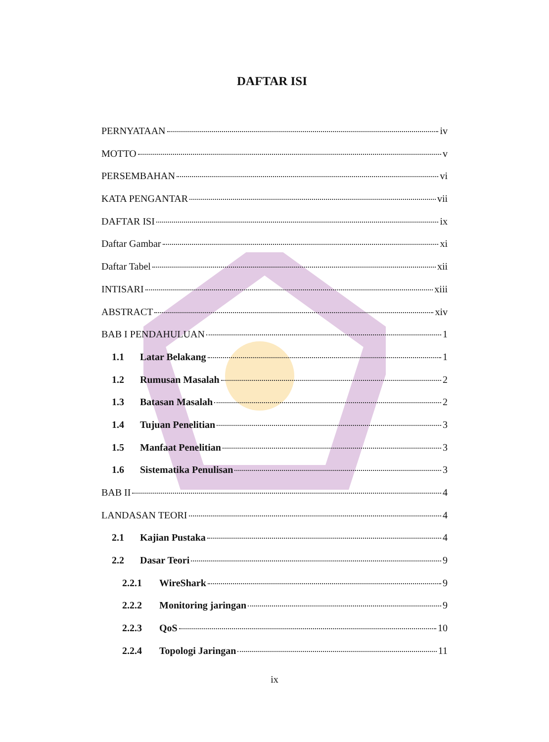DAFTAR ISI
PERNYATAAN iv
MOTTO v
PERSEMBAHAN vi
KATA PENGANTAR vii
DAFTAR ISI ix
Daftar Gambar xi
Daftar Tabel xii
INTISARI xiii
ABSTRACT xiv
BAB I PENDAHULUAN 1
1.1 Latar Belakang 1
1.2 Rumusan Masalah 2
1.3 Batasan Masalah 2
1.4 Tujuan Penelitian 3
1.5 Manfaat Penelitian 3
1.6 Sistematika Penulisan 3
BAB II 4
LANDASAN TEORI 4
2.1 Kajian Pustaka 4
2.2 Dasar Teori 9
2.2.1 WireShark 9
2.2.2 Monitoring jaringan 9
2.2.3 QoS 10
2.2.4 Topologi Jaringan 11
ix